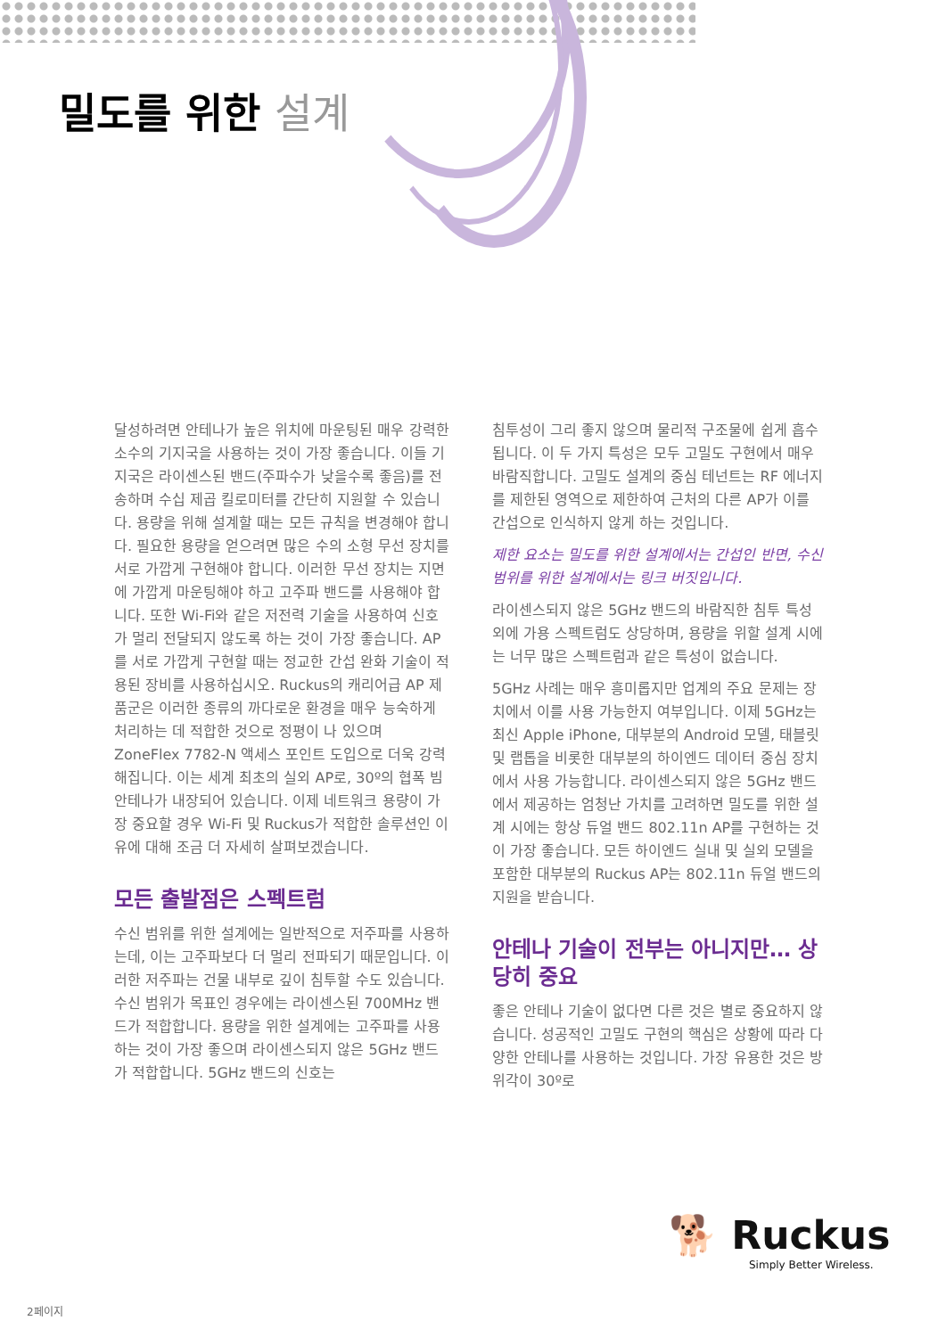밀도를 위한 설계
달성하려면 안테나가 높은 위치에 마운팅된 매우 강력한 소수의 기지국을 사용하는 것이 가장 좋습니다. 이들 기지국은 라이센스된 밴드(주파수가 낮을수록 좋음)를 전송하며 수십 제곱 킬로미터를 간단히 지원할 수 있습니다. 용량을 위해 설계할 때는 모든 규칙을 변경해야 합니다. 필요한 용량을 얻으려면 많은 수의 소형 무선 장치를 서로 가깝게 구현해야 합니다. 이러한 무선 장치는 지면에 가깝게 마운팅해야 하고 고주파 밴드를 사용해야 합니다. 또한 Wi-Fi와 같은 저전력 기술을 사용하여 신호가 멀리 전달되지 않도록 하는 것이 가장 좋습니다. AP를 서로 가깝게 구현할 때는 정교한 간섭 완화 기술이 적용된 장비를 사용하십시오. Ruckus의 캐리어급 AP 제품군은 이러한 종류의 까다로운 환경을 매우 능숙하게 처리하는 데 적합한 것으로 정평이 나 있으며 ZoneFlex 7782-N 액세스 포인트 도입으로 더욱 강력해집니다. 이는 세계 최초의 실외 AP로, 30º의 협폭 빔 안테나가 내장되어 있습니다. 이제 네트워크 용량이 가장 중요할 경우 Wi-Fi 및 Ruckus가 적합한 솔루션인 이유에 대해 조금 더 자세히 살펴보겠습니다.
모든 출발점은 스펙트럼
수신 범위를 위한 설계에는 일반적으로 저주파를 사용하는데, 이는 고주파보다 더 멀리 전파되기 때문입니다. 이러한 저주파는 건물 내부로 깊이 침투할 수도 있습니다. 수신 범위가 목표인 경우에는 라이센스된 700MHz 밴드가 적합합니다. 용량을 위한 설계에는 고주파를 사용하는 것이 가장 좋으며 라이센스되지 않은 5GHz 밴드가 적합합니다. 5GHz 밴드의 신호는
침투성이 그리 좋지 않으며 물리적 구조물에 쉽게 흡수됩니다. 이 두 가지 특성은 모두 고밀도 구현에서 매우 바람직합니다. 고밀도 설계의 중심 테넌트는 RF 에너지를 제한된 영역으로 제한하여 근처의 다른 AP가 이를 간섭으로 인식하지 않게 하는 것입니다.
제한 요소는 밀도를 위한 설계에서는 간섭인 반면, 수신 범위를 위한 설계에서는 링크 버짓입니다.
라이센스되지 않은 5GHz 밴드의 바람직한 침투 특성 외에 가용 스펙트럼도 상당하며, 용량을 위할 설계 시에는 너무 많은 스펙트럼과 같은 특성이 없습니다.
5GHz 사례는 매우 흥미롭지만 업계의 주요 문제는 장치에서 이를 사용 가능한지 여부입니다. 이제 5GHz는 최신 Apple iPhone, 대부분의 Android 모델, 태블릿 및 랩톱을 비롯한 대부분의 하이엔드 데이터 중심 장치에서 사용 가능합니다. 라이센스되지 않은 5GHz 밴드에서 제공하는 엄청난 가치를 고려하면 밀도를 위한 설계 시에는 항상 듀얼 밴드 802.11n AP를 구현하는 것이 가장 좋습니다. 모든 하이엔드 실내 및 실외 모델을 포함한 대부분의 Ruckus AP는 802.11n 듀얼 밴드의 지원을 받습니다.
안테나 기술이 전부는 아니지만… 상당히 중요
좋은 안테나 기술이 없다면 다른 것은 별로 중요하지 않습니다. 성공적인 고밀도 구현의 핵심은 상황에 따라 다양한 안테나를 사용하는 것입니다. 가장 유용한 것은 방위각이 30º로
🐕 Ruckus
Simply Better Wireless.
2페이지